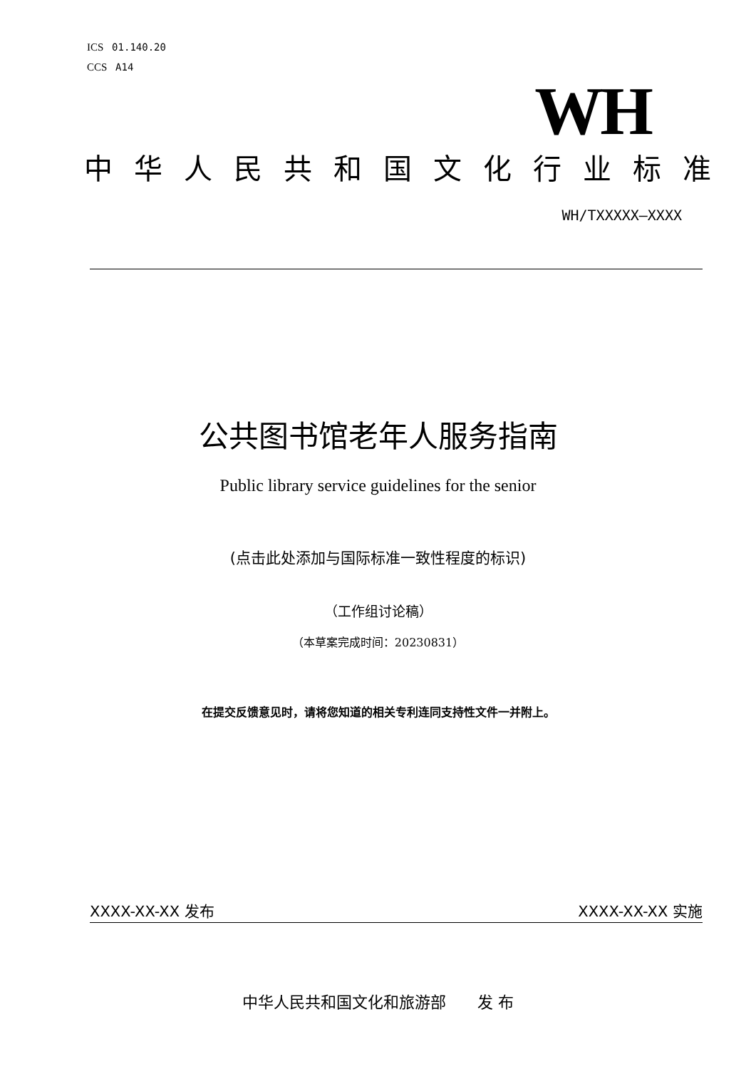ICS 01.140.20
CCS A14
WH
中华人民共和国文化行业标准
WH/TXXXXX—XXXX
公共图书馆老年人服务指南
Public library service guidelines for the senior
(点击此处添加与国际标准一致性程度的标识)
（工作组讨论稿）
（本草案完成时间：20230831）
在提交反馈意见时，请将您知道的相关专利连同支持性文件一并附上。
XXXX-XX-XX 发布 XXXX-XX-XX 实施
中华人民共和国文化和旅游部　　发 布